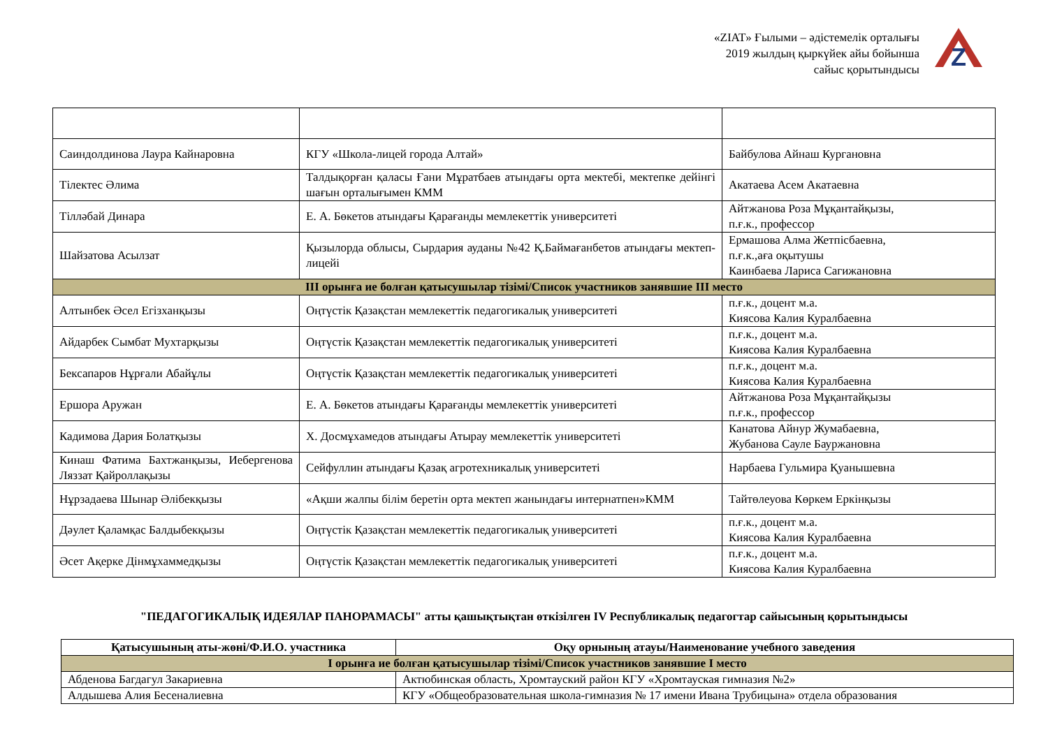«ZIAT» Ғылыми – әдістемелік орталығы
2019 жылдың қыркүйек айы бойынша
сайыс қорытындысы
Z
| Саиндолдинова Лаура Кайнаровна | КГУ «Школа-лицей города Алтай» | Байбулова Айнаш Кургановна |
| Тілектес Әлима | Талдықорған қаласы Ғани Мұратбаев атындағы орта мектебі, мектепке дейінгі шағын орталығымен КММ | Акатаева Асем Акатаевна |
| Тілләбай Динара | Е. А. Бөкетов атындағы Қарағанды мемлекеттік университеті | Айтжанова Роза Мұқантайқызы, п.ғ.к., профессор |
| Шайзатова Асылзат | Қызылорда облысы, Сырдария ауданы №42 Қ.Баймағанбетов атындағы мектеп-лицейі | Ермашова Алма Жетпісбаевна, п.ғ.к.,аға оқытушы Каинбаева Лариса Сагижановна |
| ІІІ орынға ие болған қатысушылар тізімі/Список участников занявшие ІІІ место | | |
| Алтынбек Әсел Егізханқызы | Оңтүстік Қазақстан мемлекеттік педагогикалық университеті | п.ғ.к., доцент м.а. Киясова Калия Куралбаевна |
| Айдарбек Сымбат Мухтарқызы | Оңтүстік Қазақстан мемлекеттік педагогикалық университеті | п.ғ.к., доцент м.а. Киясова Калия Куралбаевна |
| Бексапаров Нұрғали Абайұлы | Оңтүстік Қазақстан мемлекеттік педагогикалық университеті | п.ғ.к., доцент м.а. Киясова Калия Куралбаевна |
| Ершора Аружан | Е. А. Бөкетов атындағы Қарағанды мемлекеттік университеті | Айтжанова Роза Мұқантайқызы п.ғ.к., профессор |
| Кадимова Дария Болатқызы | Х. Досмұхамедов атындағы Атырау мемлекеттік университеті | Канатова Айнур Жумабаевна, Жубанова Сауле Бауржановна |
| Кинаш Фатима Бахтжанқызы, Иебергенова Ляззат Қайроллақызы | Сейфуллин атындағы Қазақ агротехникалық университеті | Нарбаева Гульмира Қуанышевна |
| Нұрзадаева Шынар Әлібекқызы | «Ақши жалпы білім беретін орта мектеп жанындағы интернатпен»КММ | Тайтөлеуова Көркем Еркінқызы |
| Дәулет Қаламқас Балдыбекқызы | Оңтүстік Қазақстан мемлекеттік педагогикалық университеті | п.ғ.к., доцент м.а. Киясова Калия Куралбаевна |
| Әсет Ақерке Дінмұхаммедқызы | Оңтүстік Қазақстан мемлекеттік педагогикалық университеті | п.ғ.к., доцент м.а. Киясова Калия Куралбаевна |
"ПЕДАГОГИКАЛЫҚ ИДЕЯЛАР ПАНОРАМАСЫ" атты қашықтықтан өткізілген IV Республикалық педагогтар сайысының қорытындысы
| Қатысушының аты-жөні/Ф.И.О. участника | Оқу орнының атауы/Наименование учебного заведения |
| --- | --- |
| І орынға ие болған қатысушылар тізімі/Список участников занявшие І место | |
| Абденова Багдагул Закариевна | Актюбинская область, Хромтауский район КГУ «Хромтауская гимназия №2» |
| Алдышева Алия Бесеналиевна | КГУ «Общеобразовательная школа-гимназия № 17 имени Ивана Трубицына» отдела образования |